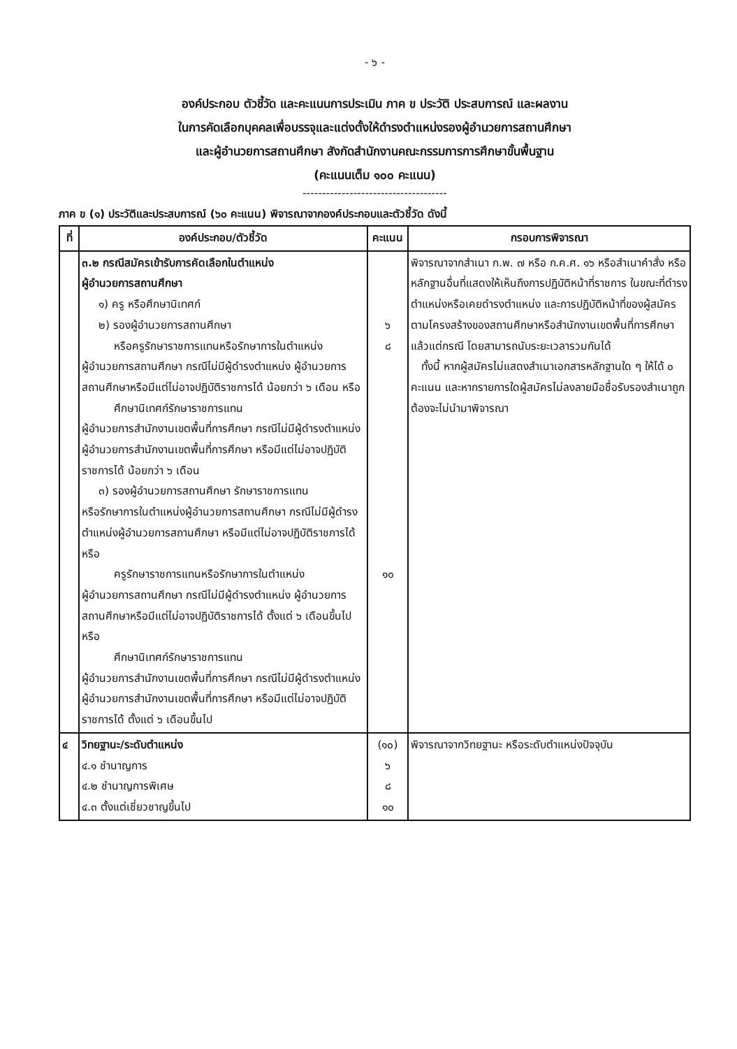- ๖ -
องค์ประกอบ ตัวชี้วัด และคะแนนการประเมิน ภาค ข ประวัติ ประสบการณ์ และผลงาน
ในการคัดเลือกบุคคลเพื่อบรรจุและแต่งตั้งให้ดำรงตำแหน่งรองผู้อำนวยการสถานศึกษา
และผู้อำนวยการสถานศึกษา สังกัดสำนักงานคณะกรรมการการศึกษาขั้นพื้นฐาน
(คะแนนเต็ม ๑๐๐ คะแนน)
-------------------------------------
ภาค ข (๑) ประวัติและประสบการณ์ (๖๐ คะแนน) พิจารณาจากองค์ประกอบและตัวชี้วัด ดังนี้
| ที่ | องค์ประกอบ/ตัวชี้วัด | คะแนน | กรอบการพิจารณา |
| --- | --- | --- | --- |
| | ๓.๒ กรณีสมัครเข้ารับการคัดเลือกในตำแหน่ง ผู้อำนวยการสถานศึกษา ๑) ครู หรือศึกษานิเทศก์ ๒) รองผู้อำนวยการสถานศึกษา หรือครูรักษาราชการแทนหรือรักษาการในตำแหน่ง ผู้อำนวยการสถานศึกษา กรณีไม่มีผู้ดำรงตำแหน่ง ผู้อำนวยการสถานศึกษาหรือมีแต่ไม่อาจปฏิบัติราชการได้ น้อยกว่า ๖ เดือน หรือ ศึกษานิเทศก์รักษาราชการแทน ผู้อำนวยการสำนักงานเขตพื้นที่การศึกษา กรณีไม่มีผู้ดำรงตำแหน่งผู้อำนวยการสำนักงานเขตพื้นที่การศึกษา หรือมีแต่ไม่อาจปฏิบัติราชการได้ น้อยกว่า ๖ เดือน ๓) รองผู้อำนวยการสถานศึกษา รักษาราชการแทน หรือรักษาการในตำแหน่งผู้อำนวยการสถานศึกษา กรณีไม่มีผู้ดำรงตำแหน่งผู้อำนวยการสถานศึกษา หรือมีแต่ไม่อาจปฏิบัติราชการได้ หรือ ครูรักษาราชการแทนหรือรักษาการในตำแหน่ง ผู้อำนวยการสถานศึกษา กรณีไม่มีผู้ดำรงตำแหน่ง ผู้อำนวยการสถานศึกษาหรือมีแต่ไม่อาจปฏิบัติราชการได้ ตั้งแต่ ๖ เดือนขึ้นไป หรือ ศึกษานิเทศก์รักษาราชการแทน ผู้อำนวยการสำนักงานเขตพื้นที่การศึกษา กรณีไม่มีผู้ดำรงตำแหน่งผู้อำนวยการสำนักงานเขตพื้นที่การศึกษา หรือมีแต่ไม่อาจปฏิบัติราชการได้ ตั้งแต่ ๖ เดือนขึ้นไป | ๖ ๘ ๑๐ | พิจารณาจากสำเนา ก.พ. ๗ หรือ ก.ค.ศ. ๑๖ หรือสำเนาคำสั่ง หรือหลักฐานอื่นที่แสดงให้เห็นถึงการปฏิบัติหน้าที่ราชการ ในขณะที่ดำรงตำแหน่งหรือเคยดำรงตำแหน่ง และการปฏิบัติหน้าที่ของผู้สมัคร ตามโครงสร้างของสถานศึกษาหรือสำนักงานเขตพื้นที่การศึกษา แล้วแต่กรณี โดยสามารถนับระยะเวลารวมกันได้ ทั้งนี้ หากผู้สมัครไม่แสดงสำเนาเอกสารหลักฐานใด ๆ ให้ได้ ๐ คะแนน และหากรายการใดผู้สมัครไม่ลงลายมือชื่อรับรองสำเนาถูกต้องจะไม่นำมาพิจารณา |
| ๔ | วิทยฐานะ/ระดับตำแหน่ง ๔.๑ ชำนาญการ ๔.๒ ชำนาญการพิเศษ ๔.๓ ตั้งแต่เชี่ยวชาญขึ้นไป | (๑๐) ๖ ๘ ๑๐ | พิจารณาจากวิทยฐานะ หรือระดับตำแหน่งปัจจุบัน |